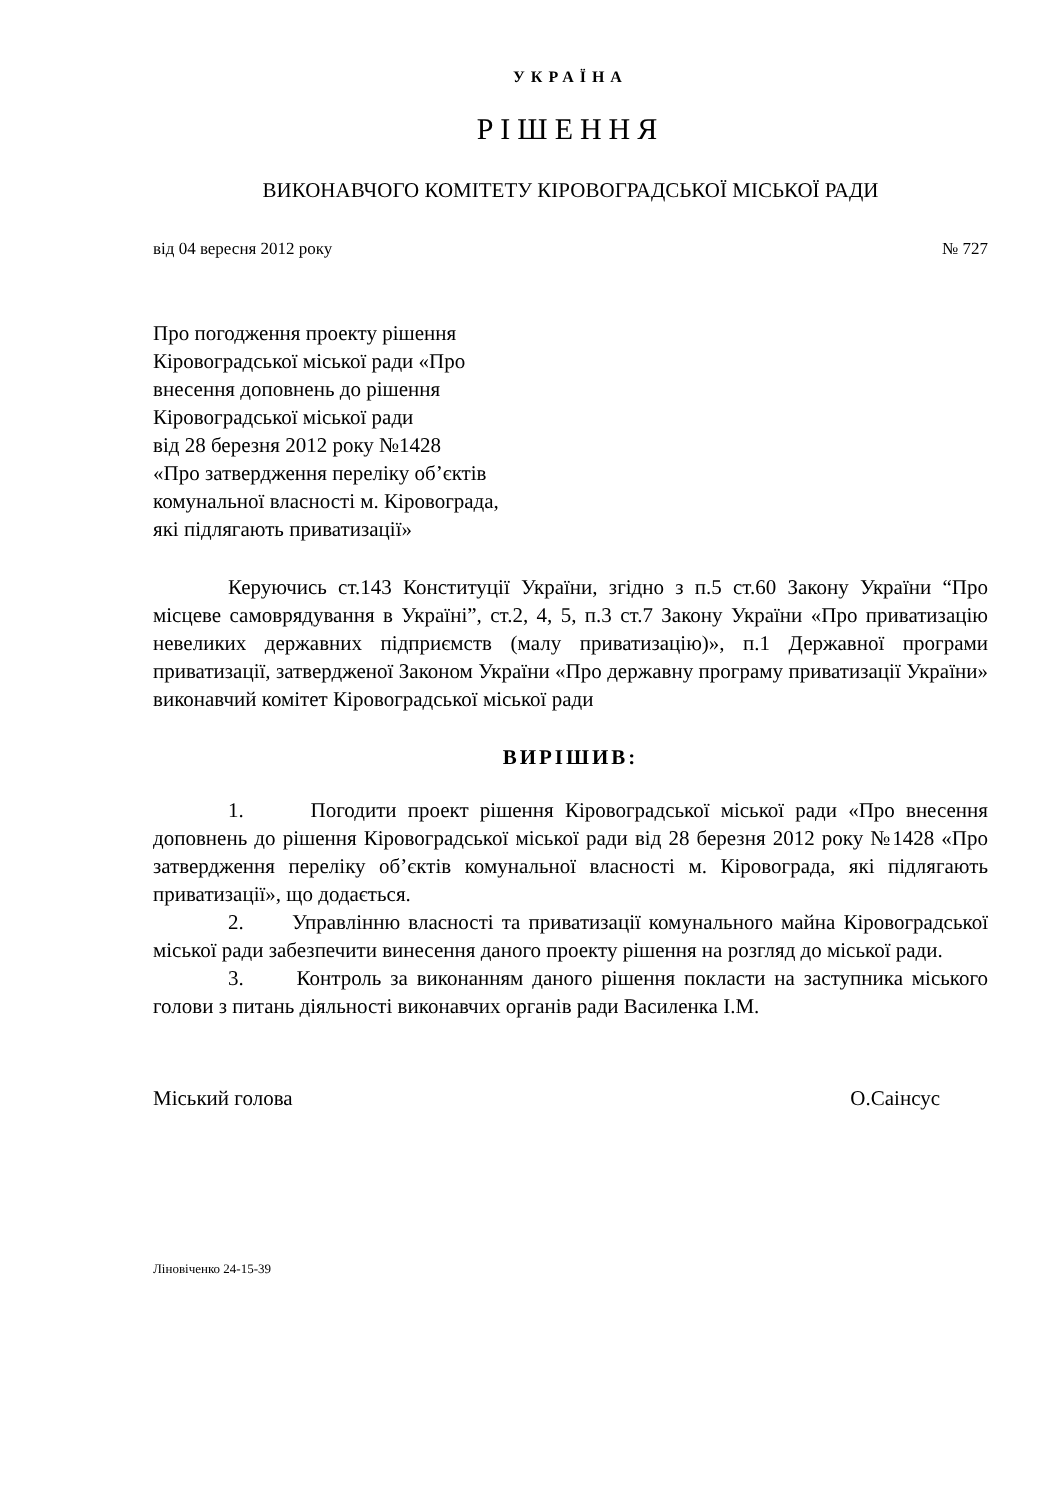УКРАЇНА
РІШЕННЯ
ВИКОНАВЧОГО КОМІТЕТУ КІРОВОГРАДСЬКОЇ МІСЬКОЇ РАДИ
від 04 вересня 2012 року № 727
Про погодження проекту рішення
Кіровоградської міської ради «Про
внесення доповнень до рішення
Кіровоградської міської ради
від 28 березня 2012 року №1428
«Про затвердження переліку об’єктів
комунальної власності м. Кіровограда,
які підлягають приватизації»
Керуючись ст.143 Конституції України, згідно з п.5 ст.60 Закону України “Про місцеве самоврядування в Україні”, ст.2, 4, 5, п.3 ст.7 Закону України «Про приватизацію невеликих державних підприємств (малу приватизацію)», п.1 Державної програми приватизації, затвердженої Законом України «Про державну програму приватизації України» виконавчий комітет Кіровоградської міської ради
ВИРІШИВ:
1. Погодити проект рішення Кіровоградської міської ради «Про внесення доповнень до рішення Кіровоградської міської ради від 28 березня 2012 року №1428 «Про затвердження переліку об’єктів комунальної власності м. Кіровограда, які підлягають приватизації», що додається.
2. Управлінню власності та приватизації комунального майна Кіровоградської міської ради забезпечити винесення даного проекту рішення на розгляд до міської ради.
3. Контроль за виконанням даного рішення покласти на заступника міського голови з питань діяльності виконавчих органів ради Василенка І.М.
Міський голова О.Саінсус
Ліновіченко 24-15-39